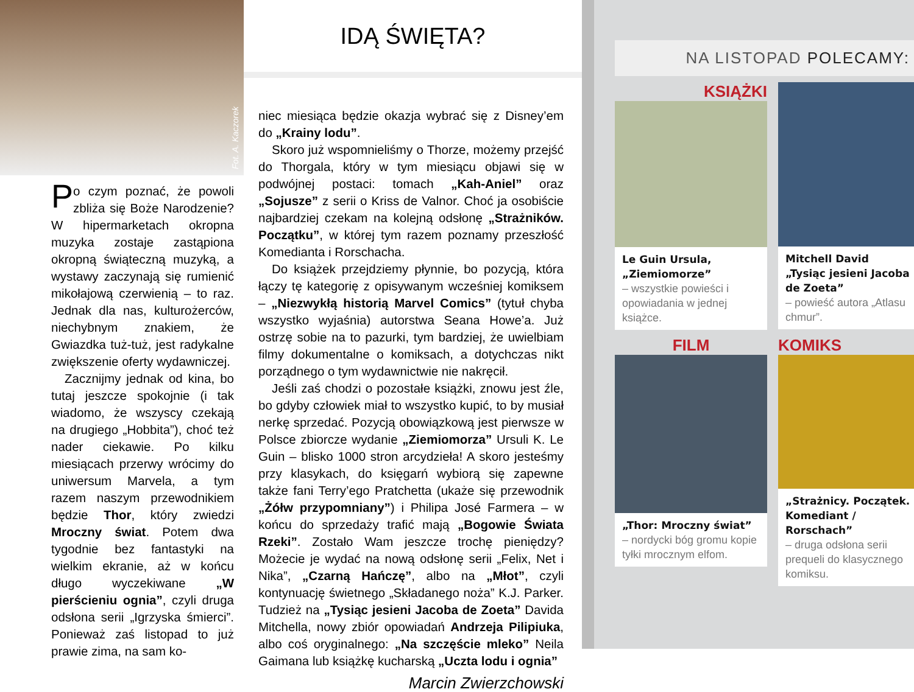Fot. A. Kaczorek
Po czym poznać, że powoli zbliża się Boże Narodzenie? W hipermarketach okropna muzyka zostaje zastąpiona okropną świąteczną muzyką, a wystawy zaczynają się rumienić mikołajową czerwienią – to raz. Jednak dla nas, kulturożerców, niechybnym znakiem, że Gwiazdka tuż-tuż, jest radykalne zwiększenie oferty wydawniczej.
Zacznijmy jednak od kina, bo tutaj jeszcze spokojnie (i tak wiadomo, że wszyscy czekają na drugiego „Hobbita”), choć też nader ciekawie. Po kilku miesiącach przerwy wrócimy do uniwersum Marvela, a tym razem naszym przewodnikiem będzie Thor, który zwiedzi Mroczny świat. Potem dwa tygodnie bez fantastyki na wielkim ekranie, aż w końcu długo wyczekiwane „W pierścieniu ognia”, czyli druga odsłona serii „Igrzyska śmierci”. Ponieważ zaś listopad to już prawie zima, na sam ko-
IDĄ ŚWIĘTA?
niec miesiąca będzie okazja wybrać się z Disney’em do „Krainy lodu”.
Skoro już wspomnieliśmy o Thorze, możemy przejść do Thorgala, który w tym miesiącu objawi się w podwójnej postaci: tomach „Kah-Aniel” oraz „Sojusze” z serii o Kriss de Valnor. Choć ja osobiście najbardziej czekam na kolejną odsłonę „Strażników. Początku”, w której tym razem poznamy przeszłość Komedianta i Rorschacha.
Do książek przejdziemy płynnie, bo pozycją, która łączy tę kategorię z opisywanym wcześniej komiksem – „Niezwykłą historią Marvel Comics” (tytuł chyba wszystko wyjaśnia) autorstwa Seana Howe’a. Już ostrzę sobie na to pazurki, tym bardziej, że uwielbiam filmy dokumentalne o komiksach, a dotychczas nikt porządnego o tym wydawnictwie nie nakręcił.
Jeśli zaś chodzi o pozostałe książki, znowu jest źle, bo gdyby człowiek miał to wszystko kupić, to by musiał nerkę sprzedać. Pozycją obowiązkową jest pierwsze w Polsce zbiorcze wydanie „Ziemiomorza” Ursuli K. Le Guin – blisko 1000 stron arcydzieła! A skoro jesteśmy przy klasykach, do księgarń wybiorą się zapewne także fani Terry’ego Pratchetta (ukaże się przewodnik „Żółw przypomniany”) i Philipa José Farmera – w końcu do sprzedaży trafić mają „Bogowie Świata Rzeki”. Zostało Wam jeszcze trochę pieniędzy? Możecie je wydać na nową odsłonę serii „Felix, Net i Nika”, „Czarną Hańczę”, albo na „Młot”, czyli kontynuację świetnego „Składanego noża” K.J. Parker. Tudzież na „Tysiąc jesieni Jacoba de Zoeta” Davida Mitchella, nowy zbiór opowiadań Andrzeja Pilipiuka, albo coś oryginalnego: „Na szczęście mleko” Neila Gaimana lub książkę kucharską „Uczta lodu i ognia”
Marcin Zwierzchowski
NA LISTOPAD POLECAMY:
KSIĄŻKI
Le Guin Ursula, „Ziemiomorze”
– wszystkie powieści i opowiadania w jednej książce.
Mitchell David „Tysiąc jesieni Jacoba de Zoeta”
– powieść autora „Atlasu chmur”.
FILM
„Thor: Mroczny świat”
– nordycki bóg gromu kopie tyłki mrocznym elfom.
KOMIKS
„Strażnicy. Początek. Komediant / Rorschach”
– druga odsłona serii prequeli do klasycznego komiksu.